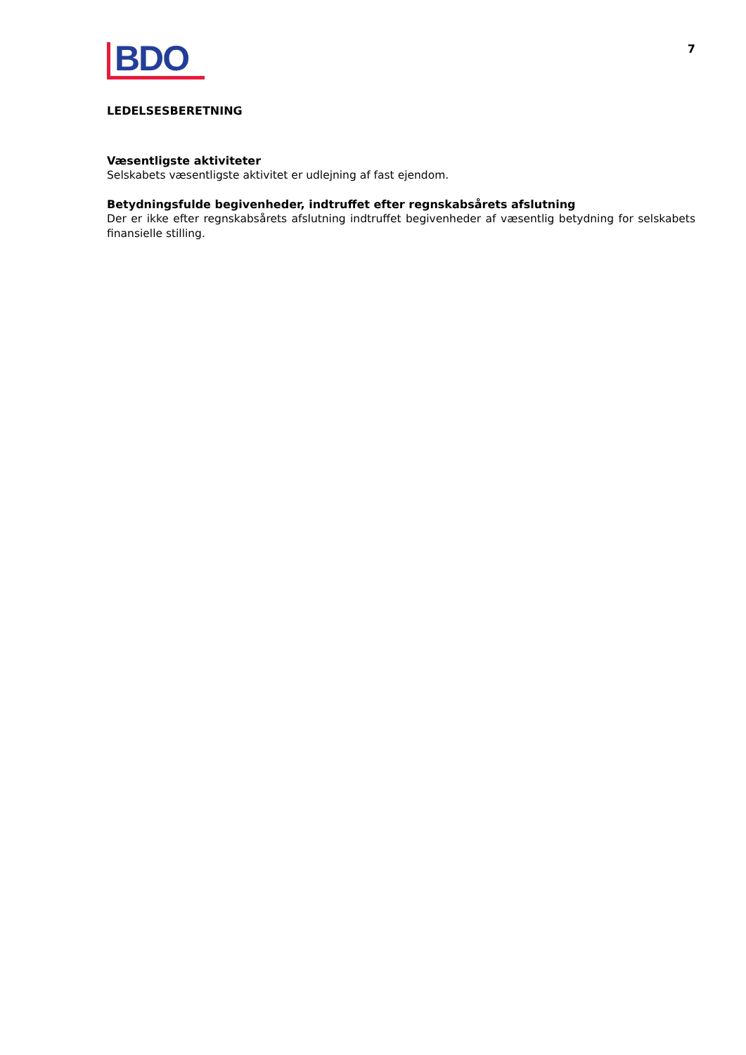BDO
7
LEDELSESBERETNING
Væsentligste aktiviteter
Selskabets væsentligste aktivitet er udlejning af fast ejendom.
Betydningsfulde begivenheder, indtruffet efter regnskabsårets afslutning
Der er ikke efter regnskabsårets afslutning indtruffet begivenheder af væsentlig betydning for selskabets finansielle stilling.